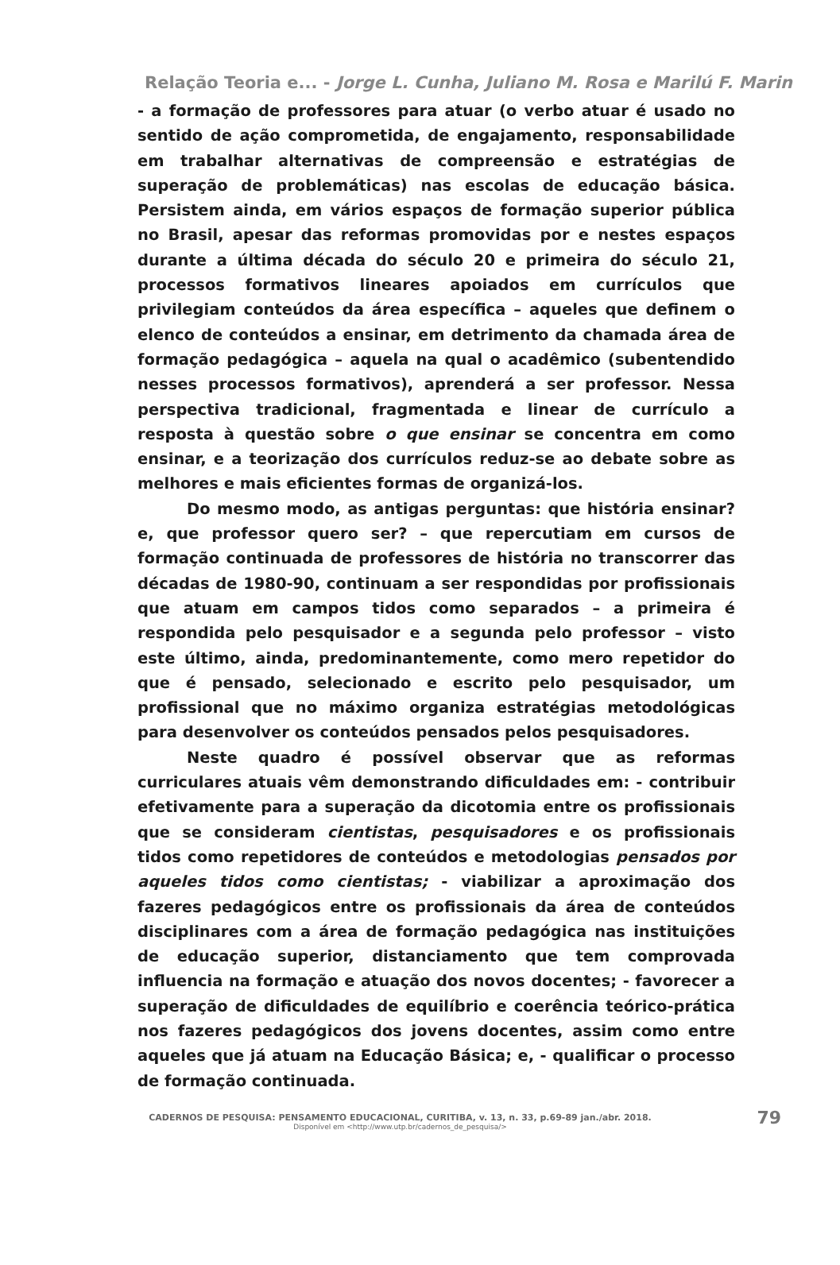Relação Teoria e... - Jorge L. Cunha, Juliano M. Rosa e Marilú F. Marin
- a formação de professores para atuar (o verbo atuar é usado no sentido de ação comprometida, de engajamento, responsabilidade em trabalhar alternativas de compreensão e estratégias de superação de problemáticas) nas escolas de educação básica. Persistem ainda, em vários espaços de formação superior pública no Brasil, apesar das reformas promovidas por e nestes espaços durante a última década do século 20 e primeira do século 21, processos formativos lineares apoiados em currículos que privilegiam conteúdos da área específica – aqueles que definem o elenco de conteúdos a ensinar, em detrimento da chamada área de formação pedagógica – aquela na qual o acadêmico (subentendido nesses processos formativos), aprenderá a ser professor. Nessa perspectiva tradicional, fragmentada e linear de currículo a resposta à questão sobre o que ensinar se concentra em como ensinar, e a teorização dos currículos reduz-se ao debate sobre as melhores e mais eficientes formas de organizá-los.
Do mesmo modo, as antigas perguntas: que história ensinar? e, que professor quero ser? – que repercutiam em cursos de formação continuada de professores de história no transcorrer das décadas de 1980-90, continuam a ser respondidas por profissionais que atuam em campos tidos como separados – a primeira é respondida pelo pesquisador e a segunda pelo professor – visto este último, ainda, predominantemente, como mero repetidor do que é pensado, selecionado e escrito pelo pesquisador, um profissional que no máximo organiza estratégias metodológicas para desenvolver os conteúdos pensados pelos pesquisadores.
Neste quadro é possível observar que as reformas curriculares atuais vêm demonstrando dificuldades em: - contribuir efetivamente para a superação da dicotomia entre os profissionais que se consideram cientistas, pesquisadores e os profissionais tidos como repetidores de conteúdos e metodologias pensados por aqueles tidos como cientistas; - viabilizar a aproximação dos fazeres pedagógicos entre os profissionais da área de conteúdos disciplinares com a área de formação pedagógica nas instituições de educação superior, distanciamento que tem comprovada influencia na formação e atuação dos novos docentes; - favorecer a superação de dificuldades de equilíbrio e coerência teórico-prática nos fazeres pedagógicos dos jovens docentes, assim como entre aqueles que já atuam na Educação Básica; e, - qualificar o processo de formação continuada.
CADERNOS DE PESQUISA: PENSAMENTO EDUCACIONAL, CURITIBA, v. 13, n. 33, p.69-89 jan./abr. 2018.
Disponível em <http://www.utp.br/cadernos_de_pesquisa/>
79